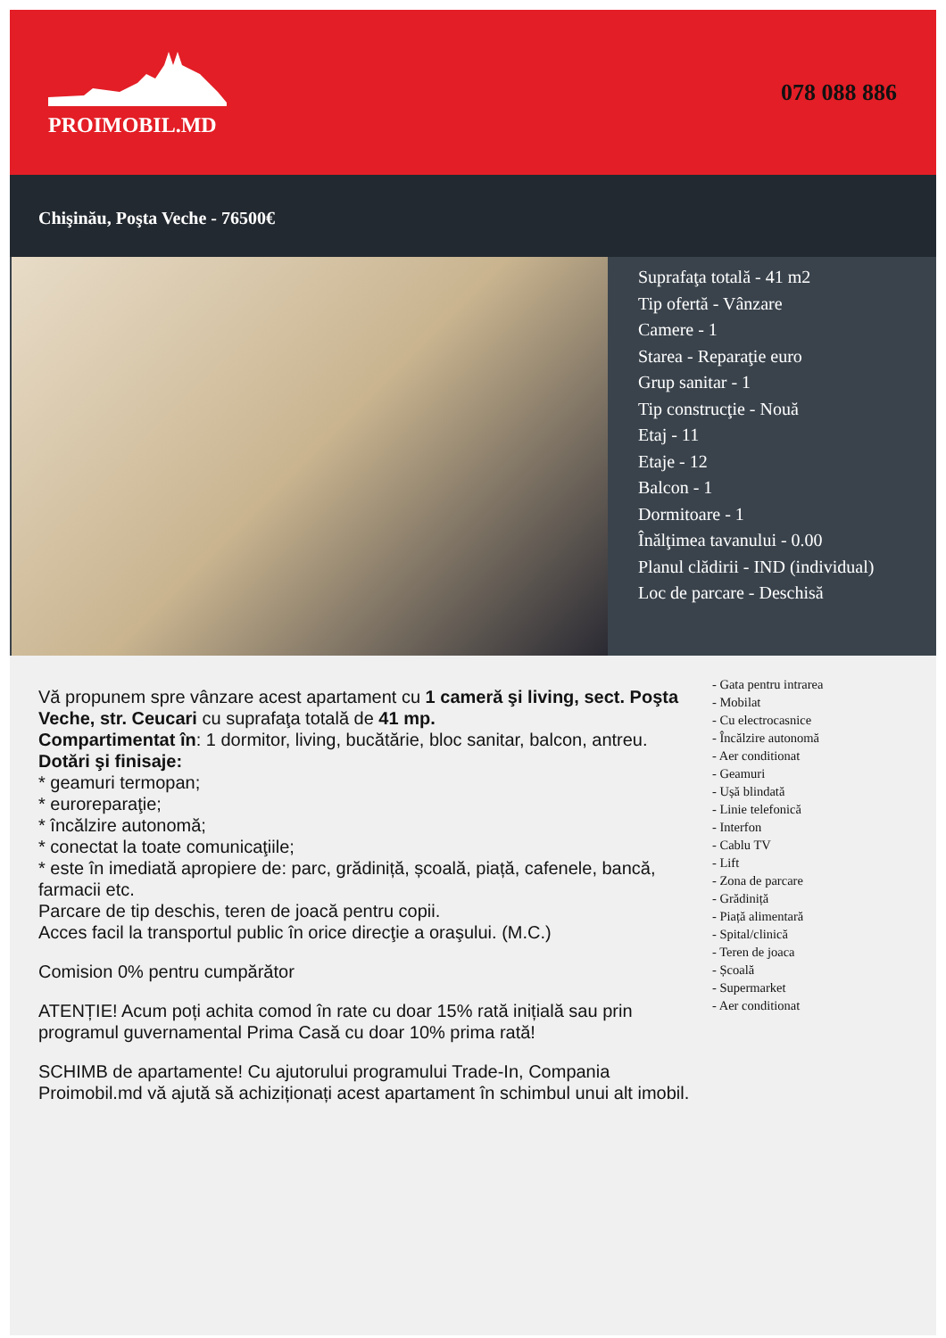PROIMOBIL.MD
078 088 886
Chişinău, Poşta Veche - 76500€
Suprafaţa totală - 41 m2
Tip ofertă - Vânzare
Camere - 1
Starea - Reparaţie euro
Grup sanitar - 1
Tip construcţie - Nouă
Etaj - 11
Etaje - 12
Balcon - 1
Dormitoare - 1
Înălţimea tavanului - 0.00
Planul clădirii - IND (individual)
Loc de parcare - Deschisă
Vă propunem spre vânzare acest apartament cu 1 cameră şi living, sect. Poşta Veche, str. Ceucari cu suprafaţa totală de 41 mp.
Compartimentat în: 1 dormitor, living, bucătărie, bloc sanitar, balcon, antreu.
Dotări şi finisaje:
* geamuri termopan;
* euroreparaţie;
* încălzire autonomă;
* conectat la toate comunicaţiile;
* este în imediată apropiere de: parc, grădiniță, școală, piață, cafenele, bancă, farmacii etc.
Parcare de tip deschis, teren de joacă pentru copii.
Acces facil la transportul public în orice direcţie a oraşului. (M.C.)
Comision 0% pentru cumpărător
ATENȚIE! Acum poți achita comod în rate cu doar 15% rată inițială sau prin programul guvernamental Prima Casă cu doar 10% prima rată!
SCHIMB de apartamente! Cu ajutorului programului Trade-In, Compania Proimobil.md vă ajută să achiziționați acest apartament în schimbul unui alt imobil.
- Gata pentru intrarea
- Mobilat
- Cu electrocasnice
- Încălzire autonomă
- Aer conditionat
- Geamuri
- Ușă blindată
- Linie telefonică
- Interfon
- Cablu TV
- Lift
- Zona de parcare
- Grădiniță
- Piață alimentară
- Spital/clinică
- Teren de joaca
- Școală
- Supermarket
- Aer conditionat